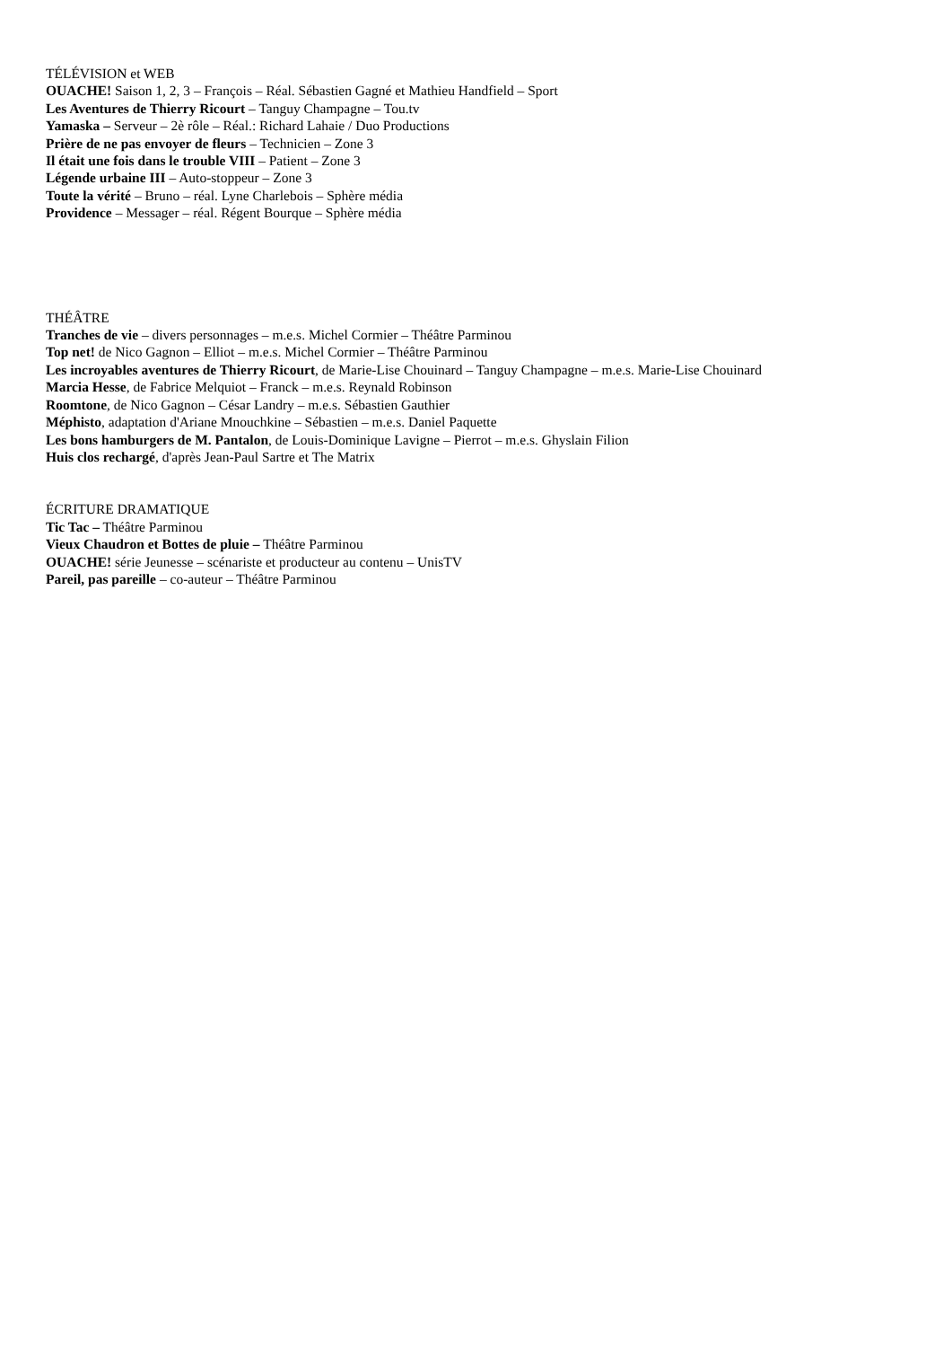TÉLÉVISION et WEB
OUACHE! Saison 1, 2, 3 – François – Réal. Sébastien Gagné et Mathieu Handfield – Sport
Les Aventures de Thierry Ricourt – Tanguy Champagne – Tou.tv
Yamaska – Serveur – 2è rôle – Réal.: Richard Lahaie / Duo Productions
Prière de ne pas envoyer de fleurs – Technicien – Zone 3
Il était une fois dans le trouble VIII – Patient – Zone 3
Légende urbaine III – Auto-stoppeur – Zone 3
Toute la vérité – Bruno – réal. Lyne Charlebois – Sphère média
Providence – Messager – réal. Régent Bourque – Sphère média
THÉÂTRE
Tranches de vie – divers personnages – m.e.s. Michel Cormier – Théâtre Parminou
Top net! de Nico Gagnon – Elliot – m.e.s. Michel Cormier – Théâtre Parminou
Les incroyables aventures de Thierry Ricourt, de Marie-Lise Chouinard – Tanguy Champagne – m.e.s. Marie-Lise Chouinard
Marcia Hesse, de Fabrice Melquiot – Franck – m.e.s. Reynald Robinson
Roomtone, de Nico Gagnon – César Landry – m.e.s. Sébastien Gauthier
Méphisto, adaptation d'Ariane Mnouchkine – Sébastien – m.e.s. Daniel Paquette
Les bons hamburgers de M. Pantalon, de Louis-Dominique Lavigne – Pierrot – m.e.s. Ghyslain Filion
Huis clos rechargé, d'après Jean-Paul Sartre et The Matrix
ÉCRITURE DRAMATIQUE
Tic Tac – Théâtre Parminou
Vieux Chaudron et Bottes de pluie – Théâtre Parminou
OUACHE! série Jeunesse – scénariste et producteur au contenu – UnisTV
Pareil, pas pareille – co-auteur – Théâtre Parminou